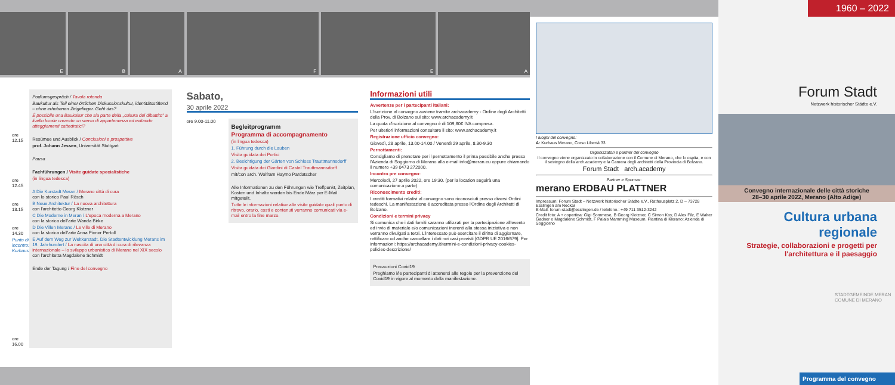E B A F E A
ore 12.15
ore 12.45
ore 13.15
ore 14.30
Punto di incontro: Kurhaus
ore 16.00
Podiumsgespräch / Tavola rotonda
Baukultur als Teil einer örtlichen Diskussionskultur, identitätsstiftend – ohne erhobenen Zeigefinger. Geht das?
È possibile una Baukultur che sia parte della „cultura del dibattito" a livello locale creando un senso di appartenenza ed evitando atteggiamenti cattedratici?
Resümee und Ausblick / Conclusioni e prospettive
prof. Johann Jessen, Universität Stuttgart
Pausa
Fachführungen / Visite guidate specialistiche
(in lingua tedesca)
A Die Kurstadt Meran / Merano città di cura
con lo storico Paul Rösch
B Neue Architektur / La nuova architettura
con l'architetto Georg Klotzner
C Die Moderne in Meran / L'epoca moderna a Merano
con la storica dell'arte Wanda Birke
D Die Villen Merans / Le ville di Merano
con la storica dell'arte Anna Pixner Pertoll
E Auf dem Weg zur Weltkurstadt. Die Stadtentwicklung Merans im 19. Jahrhundert / La nascita di una città di cura di rilevanza internazionale – lo sviluppo urbanistico di Merano nel XIX secolo
con l'architetta Magdalene Schmidt
Ende der Tagung / Fine del convegno
Sabato,
30 aprile 2022
ore 9.00-11.00
Begleitprogramm
Programma di accompagnamento
(in lingua tedesca)
1. Führung durch die Lauben
Visita guidata dei Portici
2. Besichtigung der Gärten von Schloss Trauttmannsdorff
Visita guidata dei Giardini di Castel Trauttmannsdorff
mit/con arch. Wolfram Haymo Pardatscher
Alle Informationen zu den Führungen wie Treffpunkt, Zeitplan, Kosten und Inhalte werden bis Ende März per E-Mail mitgeteilt.
Tutte le informazioni relative alle visite guidate quali punto di ritrovo, orario, costi e contenuti verranno comunicati via e-mail entro la fine marzo.
Informazioni utili
Avvertenze per i partecipanti italiani:
L'iscrizione al convegno avviene tramite archacademy - Ordine degli Architetti della Prov. di Bolzano sul sito: www.archacademy.it
La quota d'iscrizione al convegno è di 109,80€ IVA compresa.
Per ulteriori informazioni consultare il sito: www.archacademy.it
Registrazione ufficio convegno:
Giovedì, 28 aprile, 13.00-14.00 / Venerdì 29 aprile, 8.30-9.30
Pernottamenti:
Consigliamo di prenotare per il pernottamento il prima possibile anche presso l'Azienda di Soggiorno di Merano alla e-mail info@meran.eu oppure chiamando il numero +39 0473 272000.
Incontro pre convegno:
Mercoledì, 27 aprile 2022, ore 19:30. (per la location seguirà una comunicazione a parte)
Riconoscimento crediti:
I crediti formativi relativi al convegno sono riconosciuti presso diversi Ordini tedeschi. La manifestazione é accreditata presso l'Ordine degli Architetti di Bolzano.
Condizioni e termini privacy
Si comunica che i dati forniti saranno utilizzati per la partecipazione all'evento ed invio di materiale e/o comunicazioni inerenti alla stessa iniziativa e non verranno divulgati a terzi. L'interessato può esercitare il diritto di aggiornare, rettificare od anche cancellare i dati nei casi previsti [GDPR UE 2016/679]. Per informazioni: https://archacademy.it/termini-e-condizioni-privacy-cookies-policies-descrizione/
Precauzioni Covid19
Preghiamo i/le partecipanti di attenersi alle regole per la prevenzione del Covid19 in vigore al momento della manifestazione.
I luoghi del convegno:
A: Kurhaus Merano, Corso Libertà 33
Organizzatori e partner del convegno
Il convegno viene organizzato in collaborazione con il Comune di Merano, che lo ospita, e con il sostegno della arch.academy e la Camera degli architetti della Provincia di Bolzano.
Forum Stadt arch.academy
Partner e Sponsor:
merano ERDBAU PLATTNER
Impressum: Forum Stadt – Netzwerk historischer Städte e.V., Rathausplatz 2, D – 73728 Esslingen am Neckar
E-Mail: forum-stadt@esslingen.de / telefono.: +49 711 3512-3242
Credit foto: A + copertina: Gigi Sommese, B Georg Klotzner, C Simon Koy, D Alex Filz, E Walter Gadner e Magdalene Schmidt, F Palais Mamming Museum. Piantina di Merano: Azienda di Soggiorno
1960 – 2022
Forum Stadt
Netzwerk historischer Städte e.V.
Convegno internazionale delle città storiche
28–30 aprile 2022, Merano (Alto Adige)
Cultura urbana regionale
Strategie, collaborazioni e progetti per l'architettura e il paesaggio
STADTGEMEINDE MERAN COMUNE DI MERANO
Programma del convegno